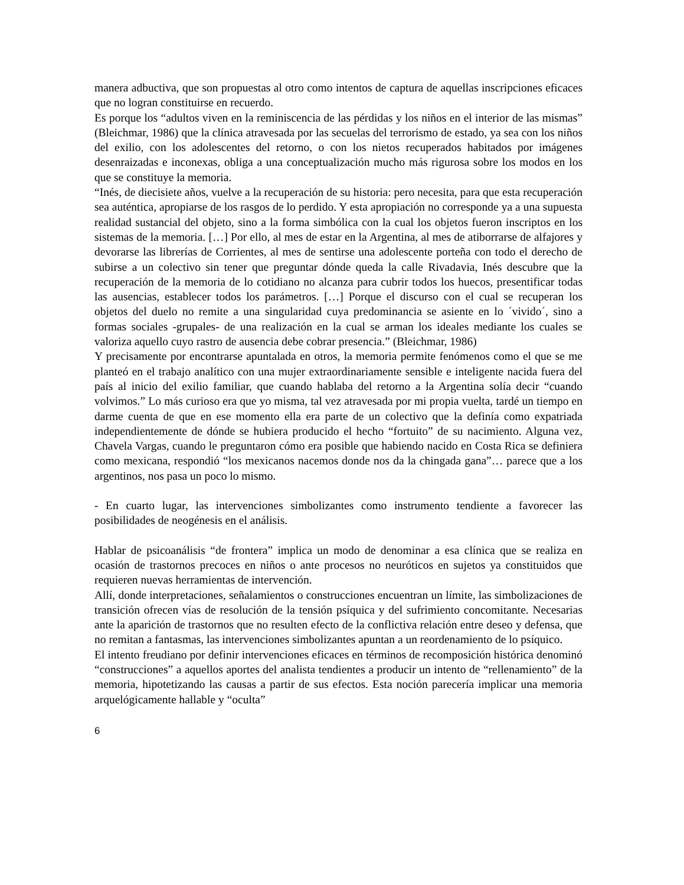manera adbuctiva, que son propuestas al otro como intentos de captura de aquellas inscripciones eficaces que no logran constituirse en recuerdo.
Es porque los “adultos viven en la reminiscencia de las pérdidas y los niños en el interior de las mismas” (Bleichmar, 1986) que la clínica atravesada por las secuelas del terrorismo de estado, ya sea con los niños del exilio, con los adolescentes del retorno, o con los nietos recuperados habitados por imágenes desenraizadas e inconexas, obliga a una conceptualización mucho más rigurosa sobre los modos en los que se constituye la memoria.
“Inés, de diecisiete años, vuelve a la recuperación de su historia: pero necesita, para que esta recuperación sea auténtica, apropiarse de los rasgos de lo perdido. Y esta apropiación no corresponde ya a una supuesta realidad sustancial del objeto, sino a la forma simbólica con la cual los objetos fueron inscriptos en los sistemas de la memoria. […] Por ello, al mes de estar en la Argentina, al mes de atiborrarse de alfajores y devorarse las librerías de Corrientes, al mes de sentirse una adolescente porteña con todo el derecho de subirse a un colectivo sin tener que preguntar dónde queda la calle Rivadavia, Inés descubre que la recuperación de la memoria de lo cotidiano no alcanza para cubrir todos los huecos, presentificar todas las ausencias, establecer todos los parámetros. […] Porque el discurso con el cual se recuperan los objetos del duelo no remite a una singularidad cuya predominancia se asiente en lo ´vivido´, sino a formas sociales -grupales- de una realización en la cual se arman los ideales mediante los cuales se valoriza aquello cuyo rastro de ausencia debe cobrar presencia.” (Bleichmar, 1986)
Y precisamente por encontrarse apuntalada en otros, la memoria permite fenómenos como el que se me planteó en el trabajo analítico con una mujer extraordinariamente sensible e inteligente nacida fuera del país al inicio del exilio familiar, que cuando hablaba del retorno a la Argentina solía decir “cuando volvimos.” Lo más curioso era que yo misma, tal vez atravesada por mi propia vuelta, tardé un tiempo en darme cuenta de que en ese momento ella era parte de un colectivo que la definía como expatriada independientemente de dónde se hubiera producido el hecho “fortuito” de su nacimiento. Alguna vez, Chavela Vargas, cuando le preguntaron cómo era posible que habiendo nacido en Costa Rica se definiera como mexicana, respondió “los mexicanos nacemos donde nos da la chingada gana”… parece que a los argentinos, nos pasa un poco lo mismo.
- En cuarto lugar, las intervenciones simbolizantes como instrumento tendiente a favorecer las posibilidades de neogénesis en el análisis.
Hablar de psicoanálisis “de frontera” implica un modo de denominar a esa clínica que se realiza en ocasión de trastornos precoces en niños o ante procesos no neuróticos en sujetos ya constituidos que requieren nuevas herramientas de intervención.
Allí, donde interpretaciones, señalamientos o construcciones encuentran un límite, las simbolizaciones de transición ofrecen vías de resolución de la tensión psíquica y del sufrimiento concomitante. Necesarias ante la aparición de trastornos que no resulten efecto de la conflictiva relación entre deseo y defensa, que no remitan a fantasmas, las intervenciones simbolizantes apuntan a un reordenamiento de lo psíquico.
El intento freudiano por definir intervenciones eficaces en términos de recomposición histórica denominó “construcciones” a aquellos aportes del analista tendientes a producir un intento de “rellenamiento” de la memoria, hipotetizando las causas a partir de sus efectos. Esta noción parecería implicar una memoria arquelógicamente hallable y “oculta”
6